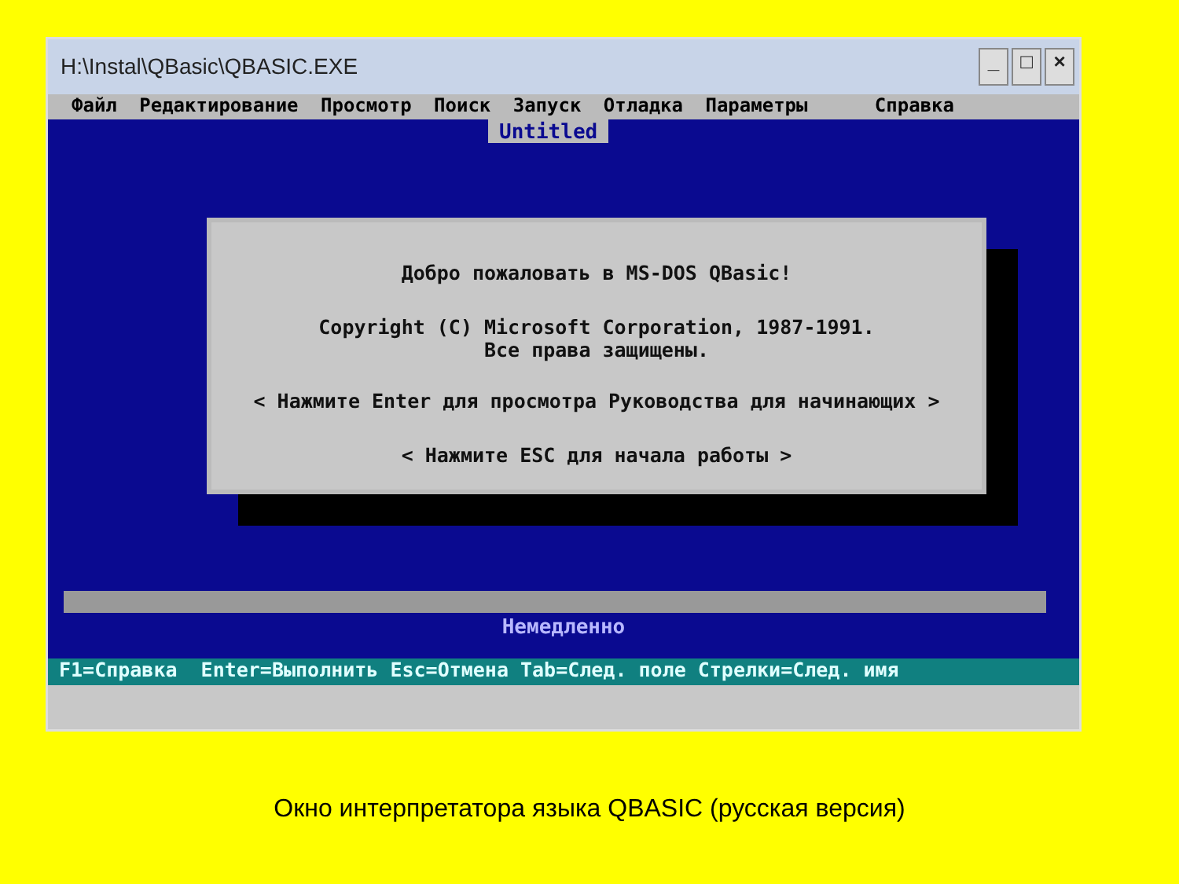H:\Instal\QBasic\QBASIC.EXE
_ □ ×
Файл Редактирование Просмотр Поиск Запуск Отладка Параметры Справка
Untitled
Добро пожаловать в MS-DOS QBasic!
Copyright (C) Microsoft Corporation, 1987-1991.
Все права защищены.
< Нажмите Enter для просмотра Руководства для начинающих >
< Нажмите ESC для начала работы >
Немедленно
F1=Справка Enter=Выполнить Esc=Отмена Tab=След. поле Стрелки=След. имя
Окно интерпретатора языка QBASIC (русская версия)